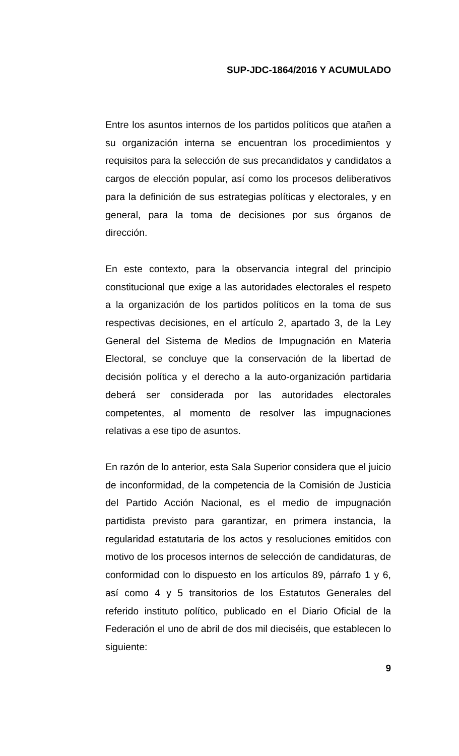SUP-JDC-1864/2016 Y ACUMULADO
Entre los asuntos internos de los partidos políticos que atañen a su organización interna se encuentran los procedimientos y requisitos para la selección de sus precandidatos y candidatos a cargos de elección popular, así como los procesos deliberativos para la definición de sus estrategias políticas y electorales, y en general, para la toma de decisiones por sus órganos de dirección.
En este contexto, para la observancia integral del principio constitucional que exige a las autoridades electorales el respeto a la organización de los partidos políticos en la toma de sus respectivas decisiones, en el artículo 2, apartado 3, de la Ley General del Sistema de Medios de Impugnación en Materia Electoral, se concluye que la conservación de la libertad de decisión política y el derecho a la auto-organización partidaria deberá ser considerada por las autoridades electorales competentes, al momento de resolver las impugnaciones relativas a ese tipo de asuntos.
En razón de lo anterior, esta Sala Superior considera que el juicio de inconformidad, de la competencia de la Comisión de Justicia del Partido Acción Nacional, es el medio de impugnación partidista previsto para garantizar, en primera instancia, la regularidad estatutaria de los actos y resoluciones emitidos con motivo de los procesos internos de selección de candidaturas, de conformidad con lo dispuesto en los artículos 89, párrafo 1 y 6, así como 4 y 5 transitorios de los Estatutos Generales del referido instituto político, publicado en el Diario Oficial de la Federación el uno de abril de dos mil dieciséis, que establecen lo siguiente:
9